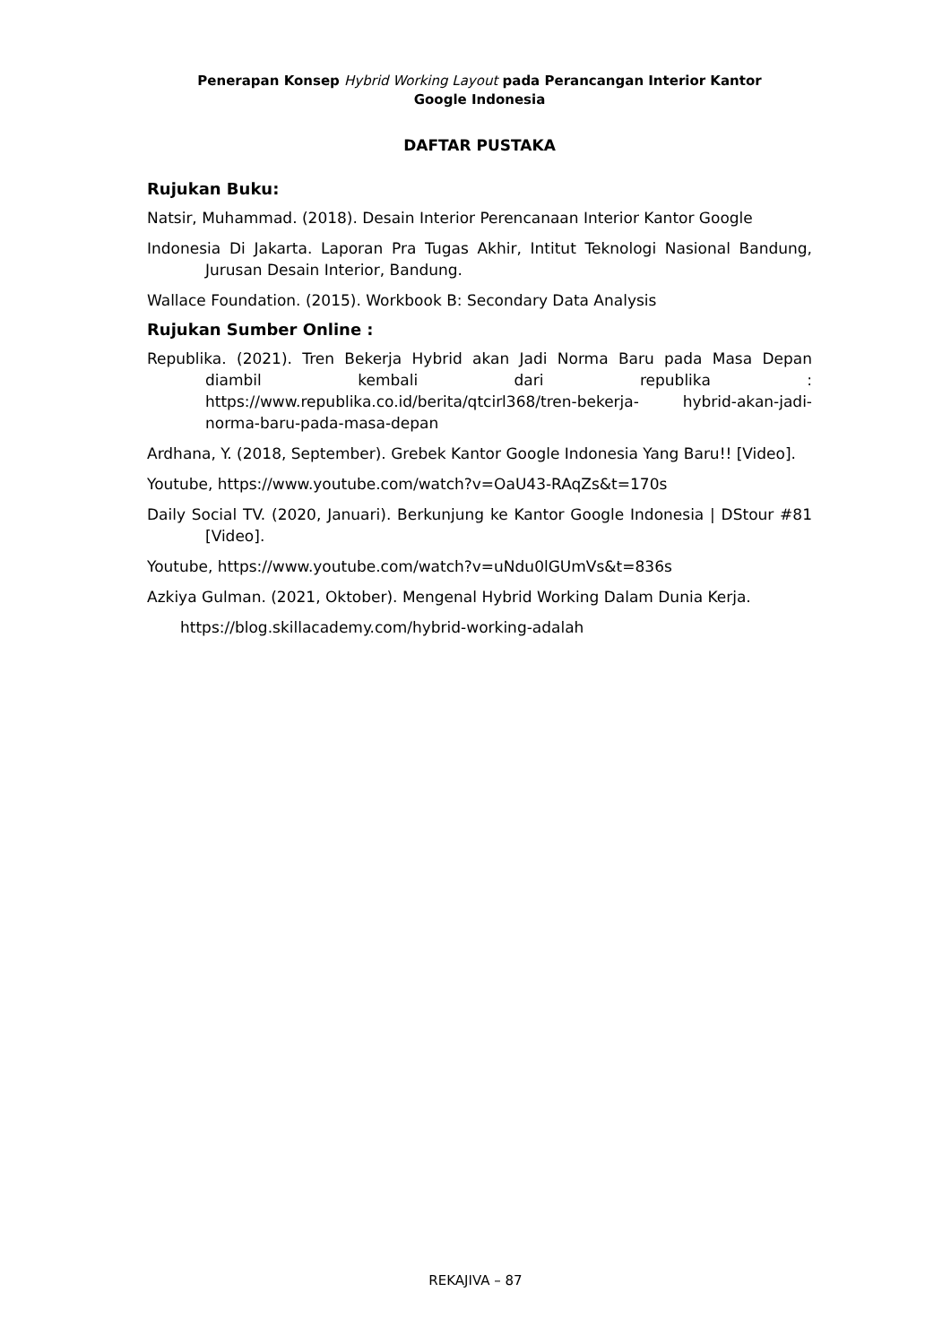Penerapan Konsep Hybrid Working Layout pada Perancangan Interior Kantor
Google Indonesia
DAFTAR PUSTAKA
Rujukan Buku:
Natsir, Muhammad. (2018). Desain Interior Perencanaan Interior Kantor Google
Indonesia Di Jakarta. Laporan Pra Tugas Akhir, Intitut Teknologi Nasional Bandung, Jurusan Desain Interior, Bandung.
Wallace Foundation. (2015). Workbook B: Secondary Data Analysis
Rujukan Sumber Online :
Republika. (2021). Tren Bekerja Hybrid akan Jadi Norma Baru pada Masa Depan diambil kembali dari republika : https://www.republika.co.id/berita/qtcirl368/tren-bekerja- hybrid-akan-jadi-norma-baru-pada-masa-depan
Ardhana, Y. (2018, September). Grebek Kantor Google Indonesia Yang Baru!! [Video].
Youtube, https://www.youtube.com/watch?v=OaU43-RAqZs&t=170s
Daily Social TV. (2020, Januari). Berkunjung ke Kantor Google Indonesia | DStour #81 [Video].
Youtube, https://www.youtube.com/watch?v=uNdu0lGUmVs&t=836s
Azkiya Gulman. (2021, Oktober). Mengenal Hybrid Working Dalam Dunia Kerja.
https://blog.skillacademy.com/hybrid-working-adalah
REKAJIVA – 87